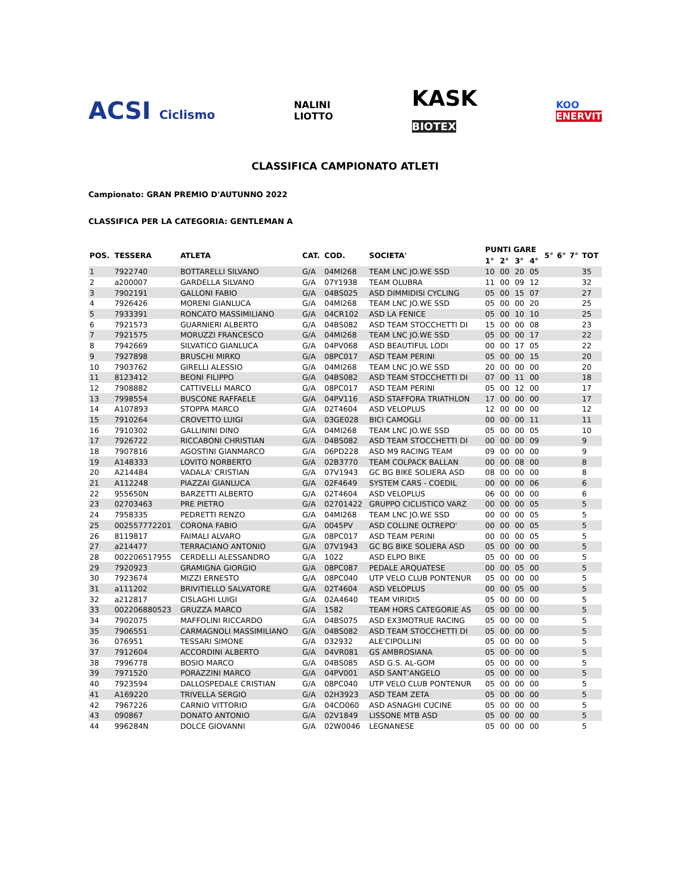ACSI Ciclismo NALINI
LIOTTO KASK
BIOTEX KOO
ENERVIT
CLASSIFICA CAMPIONATO ATLETI
Campionato: GRAN PREMIO D'AUTUNNO 2022
CLASSIFICA PER LA CATEGORIA: GENTLEMAN A
| POS. | TESSERA | ATLETA | CAT. | COD. | SOCIETA' | PUNTI GARE | | | | 5° | 6° | 7° | TOT |
| --- | --- | --- | --- | --- | --- | --- | --- | --- | --- | --- | --- | --- | --- |
| | | | | | | 1° | 2° | 3° | 4° | | | | |
| 1 | 7922740 | BOTTARELLI SILVANO | G/A | 04MI268 | TEAM LNC JO.WE SSD | 10 | 00 | 20 | 05 | | | | 35 |
| 2 | a200007 | GARDELLA SILVANO | G/A | 07Y1938 | TEAM OLUBRA | 11 | 00 | 09 | 12 | | | | 32 |
| 3 | 7902191 | GALLONI FABIO | G/A | 04BS025 | ASD DIMMIDISI CYCLING | 05 | 00 | 15 | 07 | | | | 27 |
| 4 | 7926426 | MORENI GIANLUCA | G/A | 04MI268 | TEAM LNC JO.WE SSD | 05 | 00 | 00 | 20 | | | | 25 |
| 5 | 7933391 | RONCATO MASSIMILIANO | G/A | 04CR102 | ASD LA FENICE | 05 | 00 | 10 | 10 | | | | 25 |
| 6 | 7921573 | GUARNIERI ALBERTO | G/A | 04BS082 | ASD TEAM STOCCHETTI DI | 15 | 00 | 00 | 08 | | | | 23 |
| 7 | 7921575 | MORUZZI FRANCESCO | G/A | 04MI268 | TEAM LNC JO.WE SSD | 05 | 00 | 00 | 17 | | | | 22 |
| 8 | 7942669 | SILVATICO GIANLUCA | G/A | 04PV068 | ASD BEAUTIFUL LODI | 00 | 00 | 17 | 05 | | | | 22 |
| 9 | 7927898 | BRUSCHI MIRKO | G/A | 08PC017 | ASD TEAM PERINI | 05 | 00 | 00 | 15 | | | | 20 |
| 10 | 7903762 | GIRELLI ALESSIO | G/A | 04MI268 | TEAM LNC JO.WE SSD | 20 | 00 | 00 | 00 | | | | 20 |
| 11 | 8123412 | BEONI FILIPPO | G/A | 04BS082 | ASD TEAM STOCCHETTI DI | 07 | 00 | 11 | 00 | | | | 18 |
| 12 | 7908882 | CATTIVELLI MARCO | G/A | 08PC017 | ASD TEAM PERINI | 05 | 00 | 12 | 00 | | | | 17 |
| 13 | 7998554 | BUSCONE RAFFAELE | G/A | 04PV116 | ASD STAFFORA TRIATHLON | 17 | 00 | 00 | 00 | | | | 17 |
| 14 | A107893 | STOPPA MARCO | G/A | 02T4604 | ASD VELOPLUS | 12 | 00 | 00 | 00 | | | | 12 |
| 15 | 7910264 | CROVETTO LUIGI | G/A | 03GE028 | BICI CAMOGLI | 00 | 00 | 00 | 11 | | | | 11 |
| 16 | 7910302 | GALLININI DINO | G/A | 04MI268 | TEAM LNC JO.WE SSD | 05 | 00 | 00 | 05 | | | | 10 |
| 17 | 7926722 | RICCABONI CHRISTIAN | G/A | 04BS082 | ASD TEAM STOCCHETTI DI | 00 | 00 | 00 | 09 | | | | 9 |
| 18 | 7907816 | AGOSTINI GIANMARCO | G/A | 06PD228 | ASD M9 RACING TEAM | 09 | 00 | 00 | 00 | | | | 9 |
| 19 | A148333 | LOVITO NORBERTO | G/A | 02B3770 | TEAM COLPACK BALLAN | 00 | 00 | 08 | 00 | | | | 8 |
| 20 | A214484 | VADALA' CRISTIAN | G/A | 07V1943 | GC BG BIKE SOLIERA ASD | 08 | 00 | 00 | 00 | | | | 8 |
| 21 | A112248 | PIAZZAI GIANLUCA | G/A | 02F4649 | SYSTEM CARS - COEDIL | 00 | 00 | 00 | 06 | | | | 6 |
| 22 | 955650N | BARZETTI ALBERTO | G/A | 02T4604 | ASD VELOPLUS | 06 | 00 | 00 | 00 | | | | 6 |
| 23 | 02703463 | PRE PIETRO | G/A | 02701422 | GRUPPO CICLISTICO VARZ | 00 | 00 | 00 | 05 | | | | 5 |
| 24 | 7958335 | PEDRETTI RENZO | G/A | 04MI268 | TEAM LNC JO.WE SSD | 00 | 00 | 00 | 05 | | | | 5 |
| 25 | 002557772201 | CORONA FABIO | G/A | 0045PV | ASD COLLINE OLTREPO' | 00 | 00 | 00 | 05 | | | | 5 |
| 26 | 8119817 | FAIMALI ALVARO | G/A | 08PC017 | ASD TEAM PERINI | 00 | 00 | 00 | 05 | | | | 5 |
| 27 | a214477 | TERRACIANO ANTONIO | G/A | 07V1943 | GC BG BIKE SOLIERA ASD | 05 | 00 | 00 | 00 | | | | 5 |
| 28 | 002206517955 | CERDELLI ALESSANDRO | G/A | 1022 | ASD ELPO BIKE | 05 | 00 | 00 | 00 | | | | 5 |
| 29 | 7920923 | GRAMIGNA GIORGIO | G/A | 08PC087 | PEDALE ARQUATESE | 00 | 00 | 05 | 00 | | | | 5 |
| 30 | 7923674 | MIZZI ERNESTO | G/A | 08PC040 | UTP VELO CLUB PONTENUR | 05 | 00 | 00 | 00 | | | | 5 |
| 31 | a111202 | BRIVITIELLO SALVATORE | G/A | 02T4604 | ASD VELOPLUS | 00 | 00 | 05 | 00 | | | | 5 |
| 32 | a212817 | CISLAGHI LUIGI | G/A | 02A4640 | TEAM VIRIDIS | 05 | 00 | 00 | 00 | | | | 5 |
| 33 | 002206880523 | GRUZZA MARCO | G/A | 1582 | TEAM HORS CATEGORIE AS | 05 | 00 | 00 | 00 | | | | 5 |
| 34 | 7902075 | MAFFOLINI RICCARDO | G/A | 04BS075 | ASD EX3MOTRUE RACING | 05 | 00 | 00 | 00 | | | | 5 |
| 35 | 7906551 | CARMAGNOLI MASSIMILIANO | G/A | 04BS082 | ASD TEAM STOCCHETTI DI | 05 | 00 | 00 | 00 | | | | 5 |
| 36 | 076951 | TESSARI SIMONE | G/A | 032932 | ALE'CIPOLLINI | 05 | 00 | 00 | 00 | | | | 5 |
| 37 | 7912604 | ACCORDINI ALBERTO | G/A | 04VR081 | GS AMBROSIANA | 05 | 00 | 00 | 00 | | | | 5 |
| 38 | 7996778 | BOSIO MARCO | G/A | 04BS085 | ASD G.S. AL-GOM | 05 | 00 | 00 | 00 | | | | 5 |
| 39 | 7971520 | PORAZZINI MARCO | G/A | 04PV001 | ASD SANT'ANGELO | 05 | 00 | 00 | 00 | | | | 5 |
| 40 | 7923594 | DALLOSPEDALE CRISTIAN | G/A | 08PC040 | UTP VELO CLUB PONTENUR | 05 | 00 | 00 | 00 | | | | 5 |
| 41 | A169220 | TRIVELLA SERGIO | G/A | 02H3923 | ASD TEAM ZETA | 05 | 00 | 00 | 00 | | | | 5 |
| 42 | 7967226 | CARNIO VITTORIO | G/A | 04CO060 | ASD ASNAGHI CUCINE | 05 | 00 | 00 | 00 | | | | 5 |
| 43 | 090867 | DONATO ANTONIO | G/A | 02V1849 | LISSONE MTB ASD | 05 | 00 | 00 | 00 | | | | 5 |
| 44 | 996284N | DOLCE GIOVANNI | G/A | 02W0046 | LEGNANESE | 05 | 00 | 00 | 00 | | | | 5 |